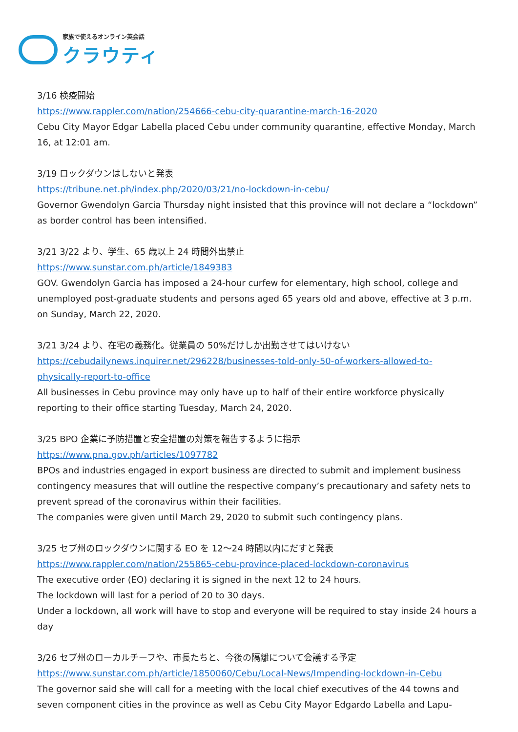家族で使えるオンライン英会話
クラウティ
3/16 検疫開始
https://www.rappler.com/nation/254666-cebu-city-quarantine-march-16-2020
Cebu City Mayor Edgar Labella placed Cebu under community quarantine, effective Monday, March 16, at 12:01 am.
3/19 ロックダウンはしないと発表
https://tribune.net.ph/index.php/2020/03/21/no-lockdown-in-cebu/
Governor Gwendolyn Garcia Thursday night insisted that this province will not declare a “lockdown” as border control has been intensified.
3/21 3/22 より、学生、65 歳以上 24 時間外出禁止
https://www.sunstar.com.ph/article/1849383
GOV. Gwendolyn Garcia has imposed a 24-hour curfew for elementary, high school, college and unemployed post-graduate students and persons aged 65 years old and above, effective at 3 p.m. on Sunday, March 22, 2020.
3/21 3/24 より、在宅の義務化。従業員の 50%だけしか出勤させてはいけない
https://cebudailynews.inquirer.net/296228/businesses-told-only-50-of-workers-allowed-to-physically-report-to-office
All businesses in Cebu province may only have up to half of their entire workforce physically reporting to their office starting Tuesday, March 24, 2020.
3/25 BPO 企業に予防措置と安全措置の対策を報告するように指示
https://www.pna.gov.ph/articles/1097782
BPOs and industries engaged in export business are directed to submit and implement business contingency measures that will outline the respective company’s precautionary and safety nets to prevent spread of the coronavirus within their facilities.
The companies were given until March 29, 2020 to submit such contingency plans.
3/25 セブ州のロックダウンに関する EO を 12～24 時間以内にだすと発表
https://www.rappler.com/nation/255865-cebu-province-placed-lockdown-coronavirus
The executive order (EO) declaring it is signed in the next 12 to 24 hours.
The lockdown will last for a period of 20 to 30 days.
Under a lockdown, all work will have to stop and everyone will be required to stay inside 24 hours a day
3/26 セブ州のローカルチーフや、市長たちと、今後の隔離について会議する予定
https://www.sunstar.com.ph/article/1850060/Cebu/Local-News/Impending-lockdown-in-Cebu
The governor said she will call for a meeting with the local chief executives of the 44 towns and seven component cities in the province as well as Cebu City Mayor Edgardo Labella and Lapu-